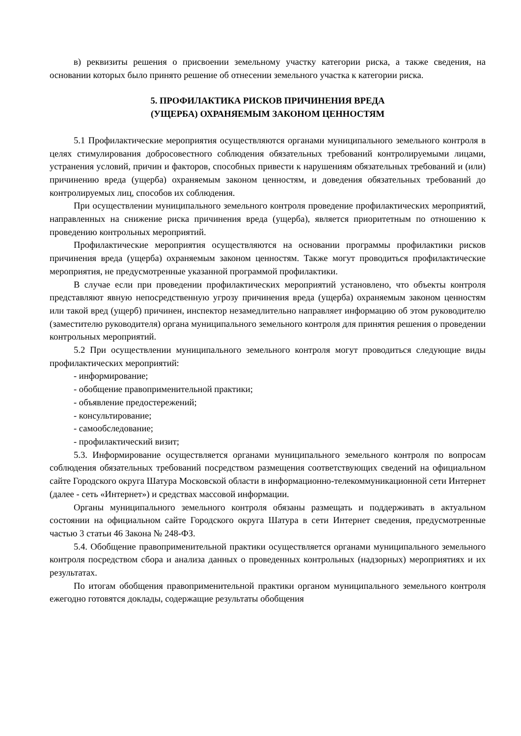в) реквизиты решения о присвоении земельному участку категории риска, а также сведения, на основании которых было принято решение об отнесении земельного участка к категории риска.
5. ПРОФИЛАКТИКА РИСКОВ ПРИЧИНЕНИЯ ВРЕДА
(УЩЕРБА) ОХРАНЯЕМЫМ ЗАКОНОМ ЦЕННОСТЯМ
5.1 Профилактические мероприятия осуществляются органами муниципального земельного контроля в целях стимулирования добросовестного соблюдения обязательных требований контролируемыми лицами, устранения условий, причин и факторов, способных привести к нарушениям обязательных требований и (или) причинению вреда (ущерба) охраняемым законом ценностям, и доведения обязательных требований до контролируемых лиц, способов их соблюдения.
При осуществлении муниципального земельного контроля проведение профилактических мероприятий, направленных на снижение риска причинения вреда (ущерба), является приоритетным по отношению к проведению контрольных мероприятий.
Профилактические мероприятия осуществляются на основании программы профилактики рисков причинения вреда (ущерба) охраняемым законом ценностям. Также могут проводиться профилактические мероприятия, не предусмотренные указанной программой профилактики.
В случае если при проведении профилактических мероприятий установлено, что объекты контроля представляют явную непосредственную угрозу причинения вреда (ущерба) охраняемым законом ценностям или такой вред (ущерб) причинен, инспектор незамедлительно направляет информацию об этом руководителю (заместителю руководителя) органа муниципального земельного контроля для принятия решения о проведении контрольных мероприятий.
5.2 При осуществлении муниципального земельного контроля могут проводиться следующие виды профилактических мероприятий:
- информирование;
- обобщение правоприменительной практики;
- объявление предостережений;
- консультирование;
- самообследование;
- профилактический визит;
5.3. Информирование осуществляется органами муниципального земельного контроля по вопросам соблюдения обязательных требований посредством размещения соответствующих сведений на официальном сайте Городского округа Шатура Московской области в информационно-телекоммуникационной сети Интернет (далее - сеть «Интернет») и средствах массовой информации.
Органы муниципального земельного контроля обязаны размещать и поддерживать в актуальном состоянии на официальном сайте Городского округа Шатура в сети Интернет сведения, предусмотренные частью 3 статьи 46 Закона № 248-ФЗ.
5.4. Обобщение правоприменительной практики осуществляется органами муниципального земельного контроля посредством сбора и анализа данных о проведенных контрольных (надзорных) мероприятиях и их результатах.
По итогам обобщения правоприменительной практики органом муниципального земельного контроля ежегодно готовятся доклады, содержащие результаты обобщения